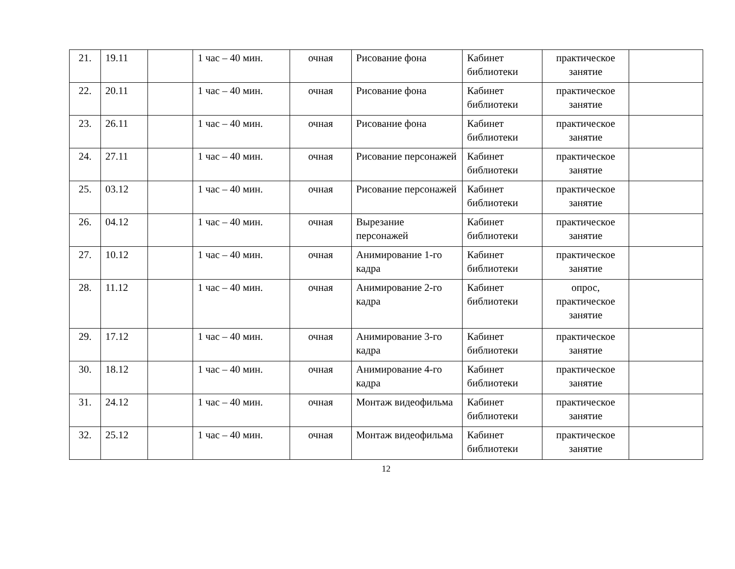| 21. | 19.11 | | 1 час – 40 мин. | очная | Рисование фона | Кабинет библиотеки | практическое занятие | |
| 22. | 20.11 | | 1 час – 40 мин. | очная | Рисование фона | Кабинет библиотеки | практическое занятие | |
| 23. | 26.11 | | 1 час – 40 мин. | очная | Рисование фона | Кабинет библиотеки | практическое занятие | |
| 24. | 27.11 | | 1 час – 40 мин. | очная | Рисование персонажей | Кабинет библиотеки | практическое занятие | |
| 25. | 03.12 | | 1 час – 40 мин. | очная | Рисование персонажей | Кабинет библиотеки | практическое занятие | |
| 26. | 04.12 | | 1 час – 40 мин. | очная | Вырезание персонажей | Кабинет библиотеки | практическое занятие | |
| 27. | 10.12 | | 1 час – 40 мин. | очная | Анимирование 1-го кадра | Кабинет библиотеки | практическое занятие | |
| 28. | 11.12 | | 1 час – 40 мин. | очная | Анимирование 2-го кадра | Кабинет библиотеки | опрос, практическое занятие | |
| 29. | 17.12 | | 1 час – 40 мин. | очная | Анимирование 3-го кадра | Кабинет библиотеки | практическое занятие | |
| 30. | 18.12 | | 1 час – 40 мин. | очная | Анимирование 4-го кадра | Кабинет библиотеки | практическое занятие | |
| 31. | 24.12 | | 1 час – 40 мин. | очная | Монтаж видеофильма | Кабинет библиотеки | практическое занятие | |
| 32. | 25.12 | | 1 час – 40 мин. | очная | Монтаж видеофильма | Кабинет библиотеки | практическое занятие | |
12